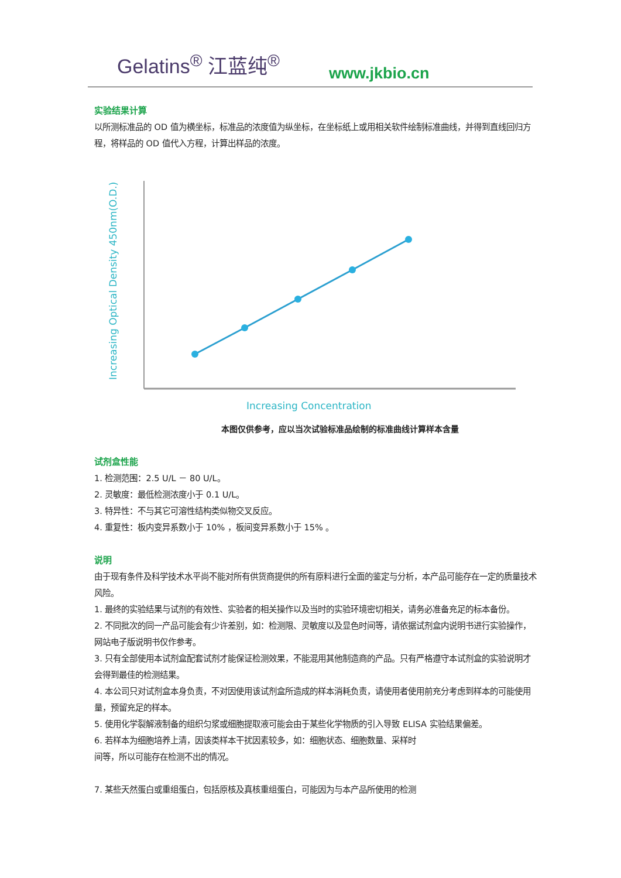Gelatins<sup>®</sup> 江蓝纯<sup>®</sup> www.jkbio.cn
实验结果计算
以所测标准品的 OD 值为横坐标，标准品的浓度值为纵坐标，在坐标纸上或用相关软件绘制标准曲线，并得到直线回归方程，将样品的 OD 值代入方程，计算出样品的浓度。
Increasing Optical Density 450nm(O.D.)
Increasing Concentration
本图仅供参考，应以当次试验标准品绘制的标准曲线计算样本含量
试剂盒性能
1. 检测范围：2.5 U/L － 80 U/L。
2. 灵敏度：最低检测浓度小于 0.1 U/L。
3. 特异性：不与其它可溶性结构类似物交叉反应。
4. 重复性：板内变异系数小于 10% ，板间变异系数小于 15% 。
说明
由于现有条件及科学技术水平尚不能对所有供货商提供的所有原料进行全面的鉴定与分析，本产品可能存在一定的质量技术风险。
1. 最终的实验结果与试剂的有效性、实验者的相关操作以及当时的实验环境密切相关，请务必准备充足的标本备份。
2. 不同批次的同一产品可能会有少许差别，如：检测限、灵敏度以及显色时间等，请依据试剂盒内说明书进行实验操作，网站电子版说明书仅作参考。
3. 只有全部使用本试剂盒配套试剂才能保证检测效果，不能混用其他制造商的产品。只有严格遵守本试剂盒的实验说明才会得到最佳的检测结果。
4. 本公司只对试剂盒本身负责，不对因使用该试剂盒所造成的样本消耗负责，请使用者使用前充分考虑到样本的可能使用量，预留充足的样本。
5. 使用化学裂解液制备的组织匀浆或细胞提取液可能会由于某些化学物质的引入导致 ELISA 实验结果偏差。
6. 若样本为细胞培养上清，因该类样本干扰因素较多，如：细胞状态、细胞数量、采样时
间等，所以可能存在检测不出的情况。
7. 某些天然蛋白或重组蛋白，包括原核及真核重组蛋白，可能因为与本产品所使用的检测